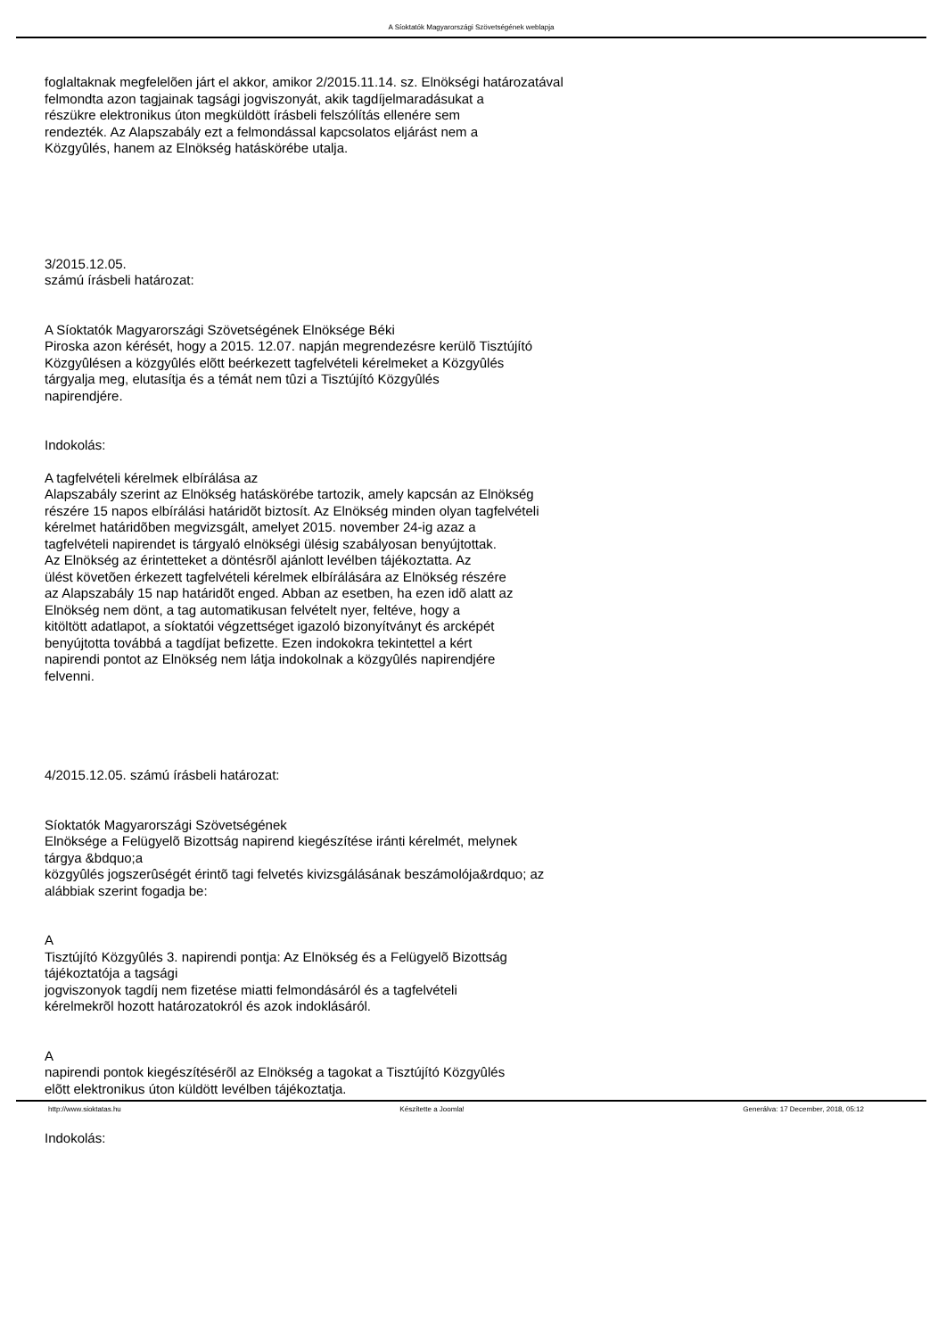A Síoktatók Magyarországi Szövetségének weblapja
foglaltaknak megfelelõen járt el akkor, amikor 2/2015.11.14. sz. Elnökségi határozatával
felmondta azon tagjainak tagsági jogviszonyát, akik tagdíjelmaradásukat a
részükre elektronikus úton megküldött írásbeli felszólítás ellenére sem
rendezték. Az Alapszabály ezt a felmondással kapcsolatos eljárást nem a
Közgyûlés, hanem az Elnökség hatáskörébe utalja.
3/2015.12.05.
számú írásbeli határozat:
A Síoktatók Magyarországi Szövetségének Elnöksége Béki
Piroska azon kérését, hogy a 2015. 12.07. napján megrendezésre kerülõ Tisztújító
Közgyûlésen a közgyûlés elõtt beérkezett tagfelvételi kérelmeket a Közgyûlés
tárgyalja meg, elutasítja és a témát nem tûzi a Tisztújító Közgyûlés
napirendjére.
Indokolás:
A tagfelvételi kérelmek elbírálása az
Alapszabály szerint az Elnökség hatáskörébe tartozik, amely kapcsán az Elnökség
részére 15 napos elbírálási határidõt biztosít. Az Elnökség minden olyan tagfelvételi
kérelmet határidõben megvizsgált, amelyet 2015. november 24-ig azaz a
tagfelvételi napirendet is tárgyaló elnökségi ülésig szabályosan benyújtottak.
Az Elnökség az érintetteket a döntésrõl ajánlott levélben tájékoztatta. Az
ülést követõen érkezett tagfelvételi kérelmek elbírálására az Elnökség részére
az Alapszabály 15 nap határidõt enged. Abban az esetben, ha ezen idõ alatt az
Elnökség nem dönt, a tag automatikusan felvételt nyer, feltéve, hogy a
kitöltött adatlapot, a síoktatói végzettséget igazoló bizonyítványt és arcképét
benyújtotta továbbá a tagdíjat befizette. Ezen indokokra tekintettel a kért
napirendi pontot az Elnökség nem látja indokolnak a közgyûlés napirendjére
felvenni.
4/2015.12.05. számú írásbeli határozat:
Síoktatók Magyarországi Szövetségének
Elnöksége a Felügyelõ Bizottság napirend kiegészítése iránti kérelmét, melynek
tárgya &bdquo;a
közgyûlés jogszerûségét érintõ tagi felvetés kivizsgálásának beszámolója&rdquo; az
alábbiak szerint fogadja be:
A
Tisztújító Közgyûlés 3. napirendi pontja: Az Elnökség és a Felügyelõ Bizottság
tájékoztatója a tagsági
jogviszonyok tagdíj nem fizetése miatti felmondásáról és a tagfelvételi
kérelmekrõl hozott határozatokról és azok indoklásáról.
A
napirendi pontok kiegészítésérõl az Elnökség a tagokat a Tisztújító Közgyûlés
elõtt elektronikus úton küldött levélben tájékoztatja.
Indokolás:
http://www.sioktatas.hu Készítette a Joomla! Generálva: 17 December, 2018, 05:12